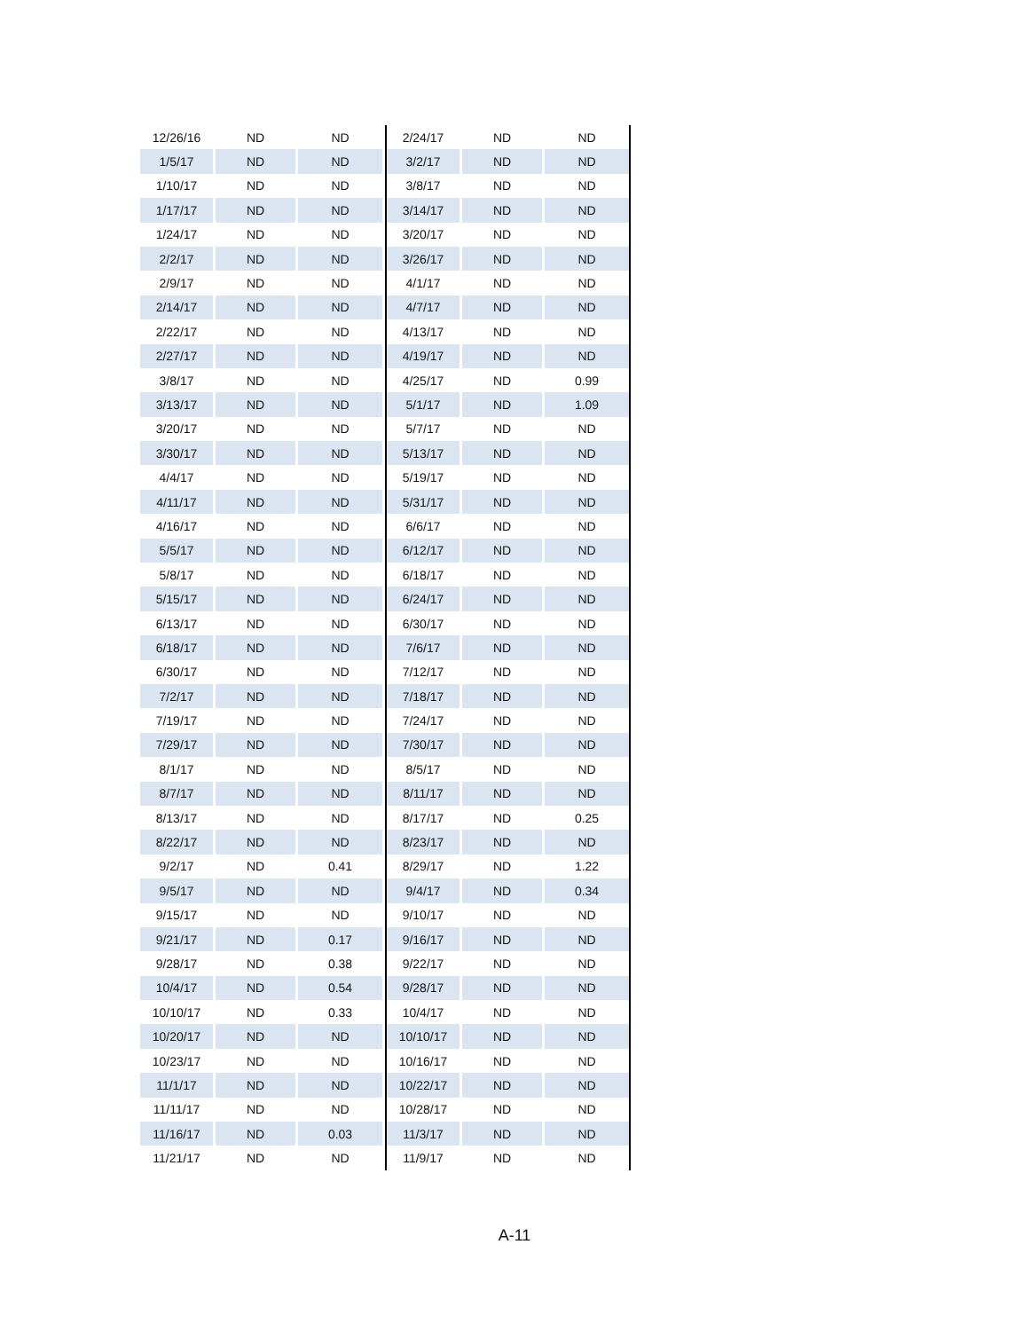| 12/26/16 | ND | ND | 2/24/17 | ND | ND |
| 1/5/17 | ND | ND | 3/2/17 | ND | ND |
| 1/10/17 | ND | ND | 3/8/17 | ND | ND |
| 1/17/17 | ND | ND | 3/14/17 | ND | ND |
| 1/24/17 | ND | ND | 3/20/17 | ND | ND |
| 2/2/17 | ND | ND | 3/26/17 | ND | ND |
| 2/9/17 | ND | ND | 4/1/17 | ND | ND |
| 2/14/17 | ND | ND | 4/7/17 | ND | ND |
| 2/22/17 | ND | ND | 4/13/17 | ND | ND |
| 2/27/17 | ND | ND | 4/19/17 | ND | ND |
| 3/8/17 | ND | ND | 4/25/17 | ND | 0.99 |
| 3/13/17 | ND | ND | 5/1/17 | ND | 1.09 |
| 3/20/17 | ND | ND | 5/7/17 | ND | ND |
| 3/30/17 | ND | ND | 5/13/17 | ND | ND |
| 4/4/17 | ND | ND | 5/19/17 | ND | ND |
| 4/11/17 | ND | ND | 5/31/17 | ND | ND |
| 4/16/17 | ND | ND | 6/6/17 | ND | ND |
| 5/5/17 | ND | ND | 6/12/17 | ND | ND |
| 5/8/17 | ND | ND | 6/18/17 | ND | ND |
| 5/15/17 | ND | ND | 6/24/17 | ND | ND |
| 6/13/17 | ND | ND | 6/30/17 | ND | ND |
| 6/18/17 | ND | ND | 7/6/17 | ND | ND |
| 6/30/17 | ND | ND | 7/12/17 | ND | ND |
| 7/2/17 | ND | ND | 7/18/17 | ND | ND |
| 7/19/17 | ND | ND | 7/24/17 | ND | ND |
| 7/29/17 | ND | ND | 7/30/17 | ND | ND |
| 8/1/17 | ND | ND | 8/5/17 | ND | ND |
| 8/7/17 | ND | ND | 8/11/17 | ND | ND |
| 8/13/17 | ND | ND | 8/17/17 | ND | 0.25 |
| 8/22/17 | ND | ND | 8/23/17 | ND | ND |
| 9/2/17 | ND | 0.41 | 8/29/17 | ND | 1.22 |
| 9/5/17 | ND | ND | 9/4/17 | ND | 0.34 |
| 9/15/17 | ND | ND | 9/10/17 | ND | ND |
| 9/21/17 | ND | 0.17 | 9/16/17 | ND | ND |
| 9/28/17 | ND | 0.38 | 9/22/17 | ND | ND |
| 10/4/17 | ND | 0.54 | 9/28/17 | ND | ND |
| 10/10/17 | ND | 0.33 | 10/4/17 | ND | ND |
| 10/20/17 | ND | ND | 10/10/17 | ND | ND |
| 10/23/17 | ND | ND | 10/16/17 | ND | ND |
| 11/1/17 | ND | ND | 10/22/17 | ND | ND |
| 11/11/17 | ND | ND | 10/28/17 | ND | ND |
| 11/16/17 | ND | 0.03 | 11/3/17 | ND | ND |
| 11/21/17 | ND | ND | 11/9/17 | ND | ND |
A-11